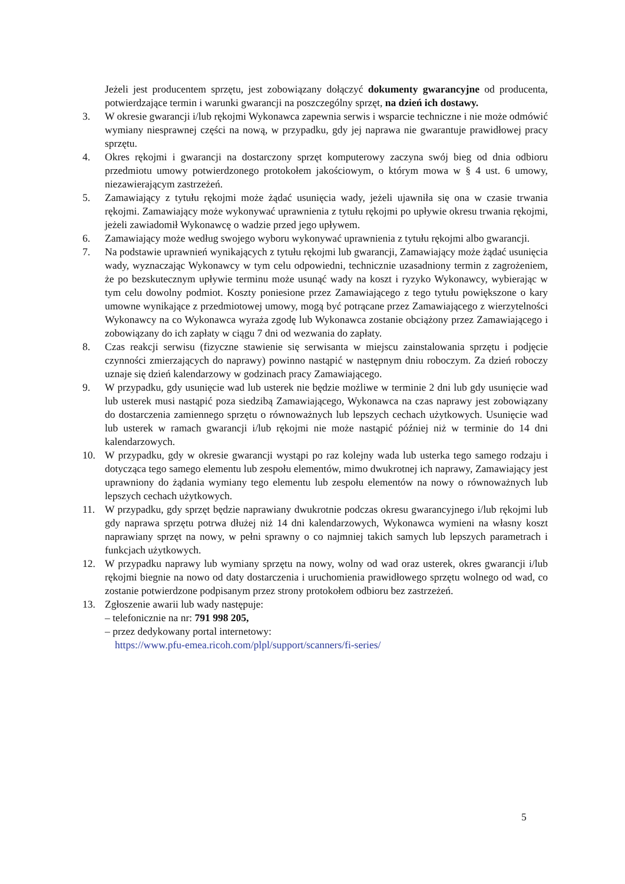Jeżeli jest producentem sprzętu, jest zobowiązany dołączyć dokumenty gwarancyjne od producenta, potwierdzające termin i warunki gwarancji na poszczególny sprzęt, na dzień ich dostawy.
3. W okresie gwarancji i/lub rękojmi Wykonawca zapewnia serwis i wsparcie techniczne i nie może odmówić wymiany niesprawnej części na nową, w przypadku, gdy jej naprawa nie gwarantuje prawidłowej pracy sprzętu.
4. Okres rękojmi i gwarancji na dostarczony sprzęt komputerowy zaczyna swój bieg od dnia odbioru przedmiotu umowy potwierdzonego protokołem jakościowym, o którym mowa w § 4 ust. 6 umowy, niezawierającym zastrzeżeń.
5. Zamawiający z tytułu rękojmi może żądać usunięcia wady, jeżeli ujawniła się ona w czasie trwania rękojmi. Zamawiający może wykonywać uprawnienia z tytułu rękojmi po upływie okresu trwania rękojmi, jeżeli zawiadomił Wykonawcę o wadzie przed jego upływem.
6. Zamawiający może według swojego wyboru wykonywać uprawnienia z tytułu rękojmi albo gwarancji.
7. Na podstawie uprawnień wynikających z tytułu rękojmi lub gwarancji, Zamawiający może żądać usunięcia wady, wyznaczając Wykonawcy w tym celu odpowiedni, technicznie uzasadniony termin z zagrożeniem, że po bezskutecznym upływie terminu może usunąć wady na koszt i ryzyko Wykonawcy, wybierając w tym celu dowolny podmiot. Koszty poniesione przez Zamawiającego z tego tytułu powiększone o kary umowne wynikające z przedmiotowej umowy, mogą być potrącane przez Zamawiającego z wierzytelności Wykonawcy na co Wykonawca wyraża zgodę lub Wykonawca zostanie obciążony przez Zamawiającego i zobowiązany do ich zapłaty w ciągu 7 dni od wezwania do zapłaty.
8. Czas reakcji serwisu (fizyczne stawienie się serwisanta w miejscu zainstalowania sprzętu i podjęcie czynności zmierzających do naprawy) powinno nastąpić w następnym dniu roboczym. Za dzień roboczy uznaje się dzień kalendarzowy w godzinach pracy Zamawiającego.
9. W przypadku, gdy usunięcie wad lub usterek nie będzie możliwe w terminie 2 dni lub gdy usunięcie wad lub usterek musi nastąpić poza siedzibą Zamawiającego, Wykonawca na czas naprawy jest zobowiązany do dostarczenia zamiennego sprzętu o równoważnych lub lepszych cechach użytkowych. Usunięcie wad lub usterek w ramach gwarancji i/lub rękojmi nie może nastąpić później niż w terminie do 14 dni kalendarzowych.
10. W przypadku, gdy w okresie gwarancji wystąpi po raz kolejny wada lub usterka tego samego rodzaju i dotycząca tego samego elementu lub zespołu elementów, mimo dwukrotnej ich naprawy, Zamawiający jest uprawniony do żądania wymiany tego elementu lub zespołu elementów na nowy o równoważnych lub lepszych cechach użytkowych.
11. W przypadku, gdy sprzęt będzie naprawiany dwukrotnie podczas okresu gwarancyjnego i/lub rękojmi lub gdy naprawa sprzętu potrwa dłużej niż 14 dni kalendarzowych, Wykonawca wymieni na własny koszt naprawiany sprzęt na nowy, w pełni sprawny o co najmniej takich samych lub lepszych parametrach i funkcjach użytkowych.
12. W przypadku naprawy lub wymiany sprzętu na nowy, wolny od wad oraz usterek, okres gwarancji i/lub rękojmi biegnie na nowo od daty dostarczenia i uruchomienia prawidłowego sprzętu wolnego od wad, co zostanie potwierdzone podpisanym przez strony protokołem odbioru bez zastrzeżeń.
13. Zgłoszenie awarii lub wady następuje:
– telefonicznie na nr: 791 998 205,
– przez dedykowany portal internetowy:
https://www.pfu-emea.ricoh.com/plpl/support/scanners/fi-series/
5